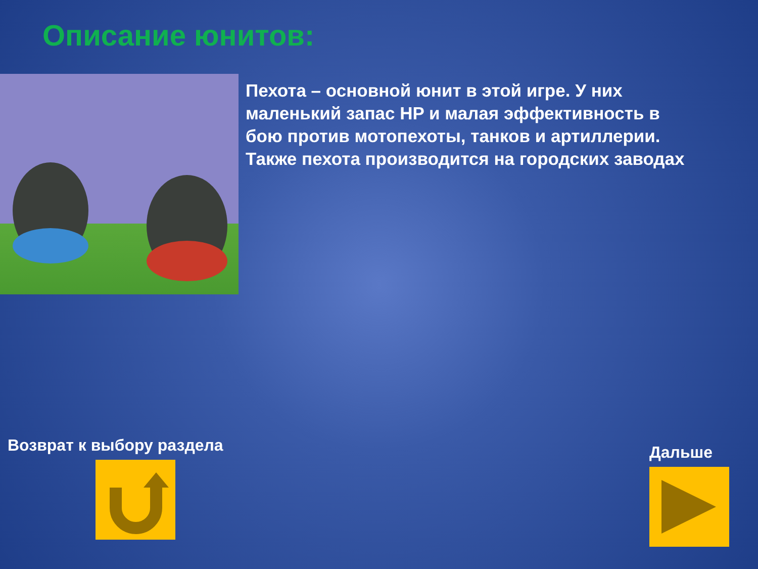Описание юнитов:
Пехота – основной юнит в этой игре. У них маленький запас HP и малая эффективность в бою против мотопехоты, танков и артиллерии. Также пехота производится на городских заводах
Возврат к выбору раздела Дальше